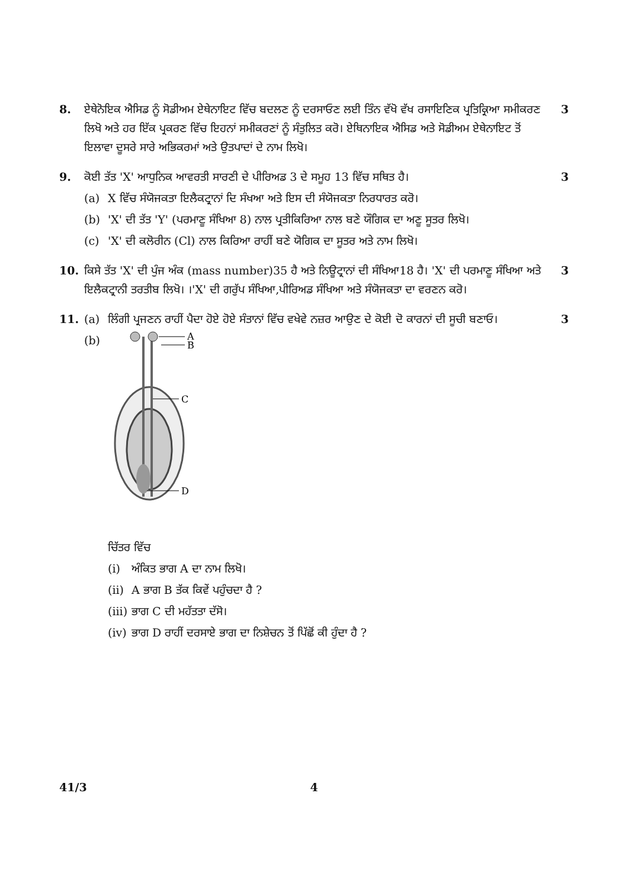8. ਏਥੇਨੋਇਕ ਐਸਿਡ ਨੂੰ ਸੋਡੀਅਮ ਏਥੇਨਾਇਟ ਵਿੱਚ ਬਦਲਣ ਨੂੰ ਦਰਸਾਓਣ ਲਈ ਤਿੰਨ ਵੱਖੋ ਵੱਖ ਰਸਾਇਣਿਕ ਪ੍ਰਤਿਕ੍ਰਿਆ ਸਮੀਕਰਣ ਲਿਖੋ ਅਤੇ ਹਰ ਇੱਕ ਪ੍ਰਕਰਣ ਵਿੱਚ ਇਹਨਾਂ ਸਮੀਕਰਣਾਂ ਨੂੰ ਸੰਤੁਲਿਤ ਕਰੋ। ਏਥਿਨਾਇਕ ਐਸਿਡ ਅਤੇ ਸੋਡੀਅਮ ਏਥੇਨਾਇਟ ਤੋਂ ਇਲਾਵਾ ਦੂਸਰੇ ਸਾਰੇ ਅਭਿਕਰਮਾਂ ਅਤੇ ਉਤਪਾਦਾਂ ਦੇ ਨਾਮ ਲਿਖੋ।
3
9. ਕੋਈ ਤੱਤ 'X' ਆਧੁਨਿਕ ਆਵਰਤੀ ਸਾਰਣੀ ਦੇ ਪੀਰਿਅਡ 3 ਦੇ ਸਮੂਹ 13 ਵਿੱਚ ਸਥਿਤ ਹੈ।
(a) X ਵਿੱਚ ਸੰਯੋਜਕਤਾ ਇਲੈਕਟ੍ਰਾਨਾਂ ਦਿ ਸੰਖਆ ਅਤੇ ਇਸ ਦੀ ਸੰਯੋਜਕਤਾ ਨਿਰਧਾਰਤ ਕਰੋ।
(b) 'X' ਦੀ ਤੱਤ 'Y' (ਪਰਮਾਣੂ ਸੰਖਿਆ 8) ਨਾਲ ਪ੍ਰਤੀਕਿਰਿਆ ਨਾਲ ਬਣੇ ਯੌਗਿਕ ਦਾ ਅਣੂ ਸੂਤਰ ਲਿਖੋ।
(c) 'X' ਦੀ ਕਲੋਰੀਨ (Cl) ਨਾਲ ਕਿਰਿਆ ਰਾਹੀਂ ਬਣੇ ਯੋਗਿਕ ਦਾ ਸੂਤਰ ਅਤੇ ਨਾਮ ਲਿਖੋ।
3
10. ਕਿਸੇ ਤੱਤ 'X' ਦੀ ਪੁੰਜ ਅੰਕ (mass number)35 ਹੈ ਅਤੇ ਨਿਊਟ੍ਰਾਨਾਂ ਦੀ ਸੰਖਿਆ18 ਹੈ। 'X' ਦੀ ਪਰਮਾਣੂ ਸੰਖਿਆ ਅਤੇ ਇਲੈਕਟ੍ਰਾਨੀ ਤਰਤੀਬ ਲਿਖੋ। ।'X' ਦੀ ਗਰੁੱਪ ਸੰਖਿਆ,ਪੀਰਿਅਡ ਸੰਖਿਆ ਅਤੇ ਸੰਯੋਜਕਤਾ ਦਾ ਵਰਣਨ ਕਰੋ।
3
11. (a) ਲਿੰਗੀ ਪ੍ਰਜਣਨ ਰਾਹੀਂ ਪੈਦਾ ਹੋਏ ਹੋਏ ਸੰਤਾਨਾਂ ਵਿੱਚ ਵਖੇਵੇ ਨਜ਼ਰ ਆਉਣ ਦੇ ਕੋਈ ਦੋ ਕਾਰਨਾਂ ਦੀ ਸੂਚੀ ਬਣਾਓ।
(b)
A
B
C
D
ਚਿੱਤਰ ਵਿੱਚ
(i) ਅੰਕਿਤ ਭਾਗ A ਦਾ ਨਾਮ ਲਿਖੋ।
(ii)
A ਭਾਗ B ਤੱਕ ਕਿਵੇਂ ਪਹੁੰਚਦਾ ਹੈ ?
(iii)
ਭਾਗ C ਦੀ ਮਹੱਤਤਾ ਦੱਸੋ।
(iv)
ਭਾਗ D ਰਾਹੀਂ ਦਰਸਾਏ ਭਾਗ ਦਾ ਨਿਸ਼ੇਚਨ ਤੋਂ ਪਿੱਛੋਂ ਕੀ ਹੁੰਦਾ ਹੈ ?
3
41/3 4